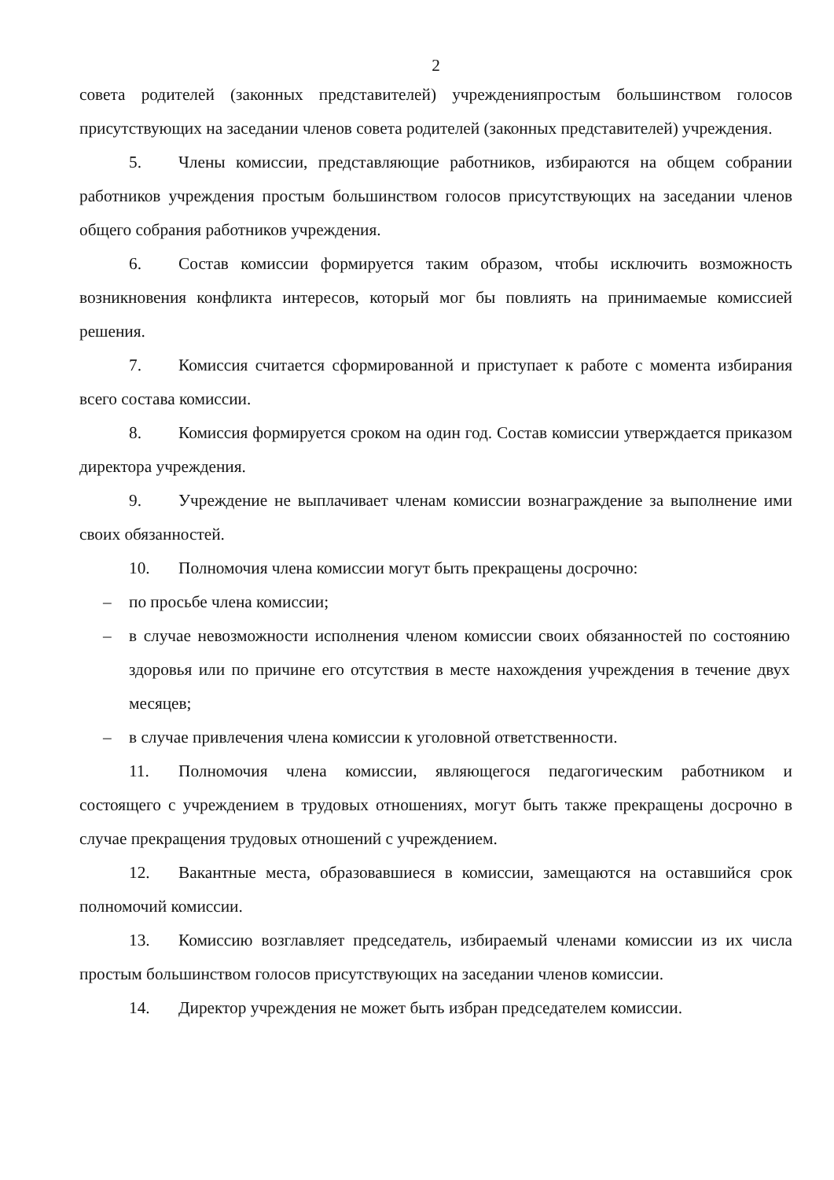2
совета родителей (законных представителей) учрежденияпростым большинством голосов присутствующих на заседании членов совета родителей (законных представителей) учреждения.
5. Члены комиссии, представляющие работников, избираются на общем собрании работников учреждения простым большинством голосов присутствующих на заседании членов общего собрания работников учреждения.
6. Состав комиссии формируется таким образом, чтобы исключить возможность возникновения конфликта интересов, который мог бы повлиять на принимаемые комиссией решения.
7. Комиссия считается сформированной и приступает к работе с момента избирания всего состава комиссии.
8. Комиссия формируется сроком на один год. Состав комиссии утверждается приказом директора учреждения.
9. Учреждение не выплачивает членам комиссии вознаграждение за выполнение ими своих обязанностей.
10. Полномочия члена комиссии могут быть прекращены досрочно:
– по просьбе члена комиссии;
– в случае невозможности исполнения членом комиссии своих обязанностей по состоянию здоровья или по причине его отсутствия в месте нахождения учреждения в течение двух месяцев;
– в случае привлечения члена комиссии к уголовной ответственности.
11. Полномочия члена комиссии, являющегося педагогическим работником и состоящего с учреждением в трудовых отношениях, могут быть также прекращены досрочно в случае прекращения трудовых отношений с учреждением.
12. Вакантные места, образовавшиеся в комиссии, замещаются на оставшийся срок полномочий комиссии.
13. Комиссию возглавляет председатель, избираемый членами комиссии из их числа простым большинством голосов присутствующих на заседании членов комиссии.
14. Директор учреждения не может быть избран председателем комиссии.